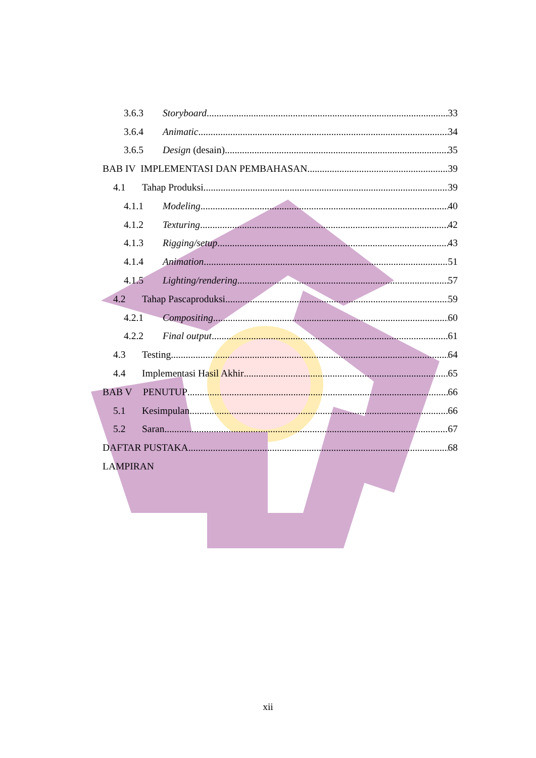3.6.3 Storyboard 33
3.6.4 Animatic 34
3.6.5 Design (desain) 35
BAB IV IMPLEMENTASI DAN PEMBAHASAN 39
4.1 Tahap Produksi 39
4.1.1 Modeling 40
4.1.2 Texturing 42
4.1.3 Rigging/setup 43
4.1.4 Animation 51
4.1.5 Lighting/rendering 57
4.2 Tahap Pascaproduksi 59
4.2.1 Compositing 60
4.2.2 Final output 61
4.3 Testing 64
4.4 Implementasi Hasil Akhir 65
BAB V PENUTUP 66
5.1 Kesimpulan 66
5.2 Saran 67
DAFTAR PUSTAKA 68
LAMPIRAN
xii